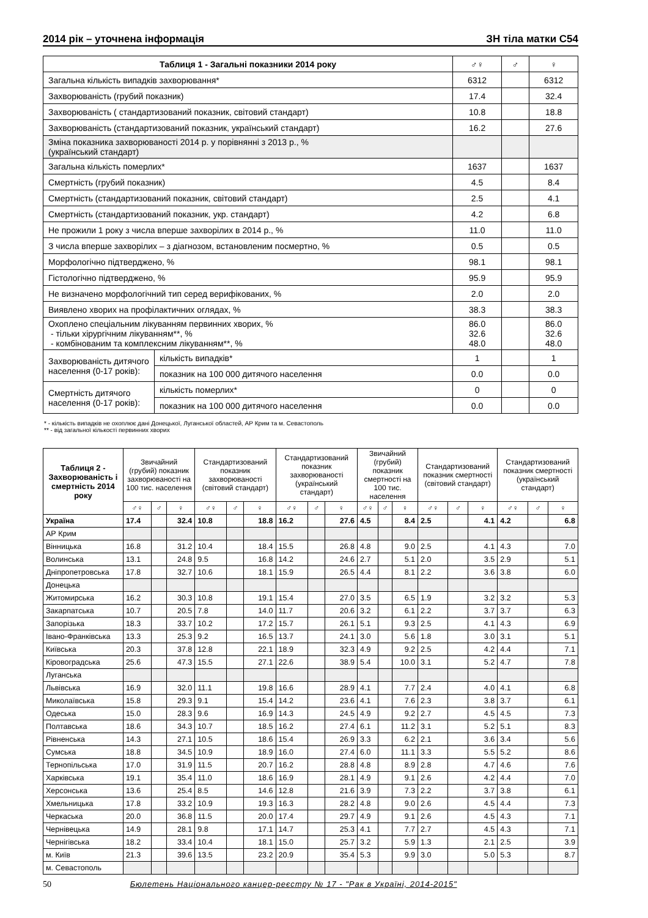2014 рік – уточнена інформація ЗН тіла матки С54
| Таблиця 1 - Загальні показники 2014 року | | ♂♀ | ♂ | ♀ |
| --- | --- | --- | --- | --- |
| Загальна кількість випадків захворювання* | | 6312 | | 6312 |
| Захворюваність (грубий показник) | | 17.4 | | 32.4 |
| Захворюваність ( стандартизований показник, світовий стандарт) | | 10.8 | | 18.8 |
| Захворюваність (стандартизований показник, український стандарт) | | 16.2 | | 27.6 |
| Зміна показника захворюваності 2014 р. у порівнянні з 2013 р., % (український стандарт) | | | | |
| Загальна кількість померлих* | | 1637 | | 1637 |
| Смертність (грубий показник) | | 4.5 | | 8.4 |
| Смертність (стандартизований показник, світовий стандарт) | | 2.5 | | 4.1 |
| Смертність (стандартизований показник, укр. стандарт) | | 4.2 | | 6.8 |
| Не прожили 1 року з числа вперше захворілих в 2014 р., % | | 11.0 | | 11.0 |
| З числа вперше захворілих – з діагнозом, встановленим посмертно, % | | 0.5 | | 0.5 |
| Морфологічно підтверджено, % | | 98.1 | | 98.1 |
| Гістологічно підтверджено, % | | 95.9 | | 95.9 |
| Не визначено морфологічний тип серед верифікованих, % | | 2.0 | | 2.0 |
| Виявлено хворих на профілактичних оглядах, % | | 38.3 | | 38.3 |
| Охоплено спеціальним лікуванням первинних хворих, % - тільки хірургічним лікуванням**, % - комбінованим та комплексним лікуванням**, % | | 86.0 32.6 48.0 | | 86.0 32.6 48.0 |
| Захворюваність дитячого населення (0-17 років): | кількість випадків* | 1 | | 1 |
| | показник на 100 000 дитячого населення | 0.0 | | 0.0 |
| Смертність дитячого населення (0-17 років): | кількість померлих* | 0 | | 0 |
| | показник на 100 000 дитячого населення | 0.0 | | 0.0 |
* - кількість випадків не охоплює дані Донецької, Луганської областей, АР Крим та м. Севастополь
** - від загальної кількості первинних хворих
| Таблиця 2 - Захворюваність і смертність 2014 року | Звичайний (грубий) показник захворюваності на 100 тис. населення | | | Стандартизований показник захворюваності (світовий стандарт) | | | Стандартизований показник захворюваності (український стандарт) | | | Звичайний (грубий) показник смертності на 100 тис. населення | | | Стандартизований показник смертності (світовий стандарт) | | | Стандартизований показник смертності (український стандарт) | | |
| --- | --- | --- | --- | --- | --- | --- | --- | --- | --- | --- | --- | --- | --- | --- | --- | --- | --- | --- |
| | ♂♀ | ♂ | ♀ | ♂♀ | ♂ | ♀ | ♂♀ | ♂ | ♀ | ♂♀ | ♂ | ♀ | ♂♀ | ♂ | ♀ | ♂♀ | ♂ | ♀ |
| Україна | 17.4 | | 32.4 | 10.8 | | 18.8 | 16.2 | | 27.6 | 4.5 | | 8.4 | 2.5 | | 4.1 | 4.2 | | 6.8 |
| АР Крим | | | | | | | | | | | | | | | | | | |
| Вінницька | 16.8 | | 31.2 | 10.4 | | 18.4 | 15.5 | | 26.8 | 4.8 | | 9.0 | 2.5 | | 4.1 | 4.3 | | 7.0 |
| Волинська | 13.1 | | 24.8 | 9.5 | | 16.8 | 14.2 | | 24.6 | 2.7 | | 5.1 | 2.0 | | 3.5 | 2.9 | | 5.1 |
| Дніпропетровська | 17.8 | | 32.7 | 10.6 | | 18.1 | 15.9 | | 26.5 | 4.4 | | 8.1 | 2.2 | | 3.6 | 3.8 | | 6.0 |
| Донецька | | | | | | | | | | | | | | | | | | |
| Житомирська | 16.2 | | 30.3 | 10.8 | | 19.1 | 15.4 | | 27.0 | 3.5 | | 6.5 | 1.9 | | 3.2 | 3.2 | | 5.3 |
| Закарпатська | 10.7 | | 20.5 | 7.8 | | 14.0 | 11.7 | | 20.6 | 3.2 | | 6.1 | 2.2 | | 3.7 | 3.7 | | 6.3 |
| Запорізька | 18.3 | | 33.7 | 10.2 | | 17.2 | 15.7 | | 26.1 | 5.1 | | 9.3 | 2.5 | | 4.1 | 4.3 | | 6.9 |
| Івано-Франківська | 13.3 | | 25.3 | 9.2 | | 16.5 | 13.7 | | 24.1 | 3.0 | | 5.6 | 1.8 | | 3.0 | 3.1 | | 5.1 |
| Київська | 20.3 | | 37.8 | 12.8 | | 22.1 | 18.9 | | 32.3 | 4.9 | | 9.2 | 2.5 | | 4.2 | 4.4 | | 7.1 |
| Кіровоградська | 25.6 | | 47.3 | 15.5 | | 27.1 | 22.6 | | 38.9 | 5.4 | | 10.0 | 3.1 | | 5.2 | 4.7 | | 7.8 |
| Луганська | | | | | | | | | | | | | | | | | | |
| Львівська | 16.9 | | 32.0 | 11.1 | | 19.8 | 16.6 | | 28.9 | 4.1 | | 7.7 | 2.4 | | 4.0 | 4.1 | | 6.8 |
| Миколаївська | 15.8 | | 29.3 | 9.1 | | 15.4 | 14.2 | | 23.6 | 4.1 | | 7.6 | 2.3 | | 3.8 | 3.7 | | 6.1 |
| Одеська | 15.0 | | 28.3 | 9.6 | | 16.9 | 14.3 | | 24.5 | 4.9 | | 9.2 | 2.7 | | 4.5 | 4.5 | | 7.3 |
| Полтавська | 18.6 | | 34.3 | 10.7 | | 18.5 | 16.2 | | 27.4 | 6.1 | | 11.2 | 3.1 | | 5.2 | 5.1 | | 8.3 |
| Рівненська | 14.3 | | 27.1 | 10.5 | | 18.6 | 15.4 | | 26.9 | 3.3 | | 6.2 | 2.1 | | 3.6 | 3.4 | | 5.6 |
| Сумська | 18.8 | | 34.5 | 10.9 | | 18.9 | 16.0 | | 27.4 | 6.0 | | 11.1 | 3.3 | | 5.5 | 5.2 | | 8.6 |
| Тернопільська | 17.0 | | 31.9 | 11.5 | | 20.7 | 16.2 | | 28.8 | 4.8 | | 8.9 | 2.8 | | 4.7 | 4.6 | | 7.6 |
| Харківська | 19.1 | | 35.4 | 11.0 | | 18.6 | 16.9 | | 28.1 | 4.9 | | 9.1 | 2.6 | | 4.2 | 4.4 | | 7.0 |
| Херсонська | 13.6 | | 25.4 | 8.5 | | 14.6 | 12.8 | | 21.6 | 3.9 | | 7.3 | 2.2 | | 3.7 | 3.8 | | 6.1 |
| Хмельницька | 17.8 | | 33.2 | 10.9 | | 19.3 | 16.3 | | 28.2 | 4.8 | | 9.0 | 2.6 | | 4.5 | 4.4 | | 7.3 |
| Черкаська | 20.0 | | 36.8 | 11.5 | | 20.0 | 17.4 | | 29.7 | 4.9 | | 9.1 | 2.6 | | 4.5 | 4.3 | | 7.1 |
| Чернівецька | 14.9 | | 28.1 | 9.8 | | 17.1 | 14.7 | | 25.3 | 4.1 | | 7.7 | 2.7 | | 4.5 | 4.3 | | 7.1 |
| Чернігівська | 18.2 | | 33.4 | 10.4 | | 18.1 | 15.0 | | 25.7 | 3.2 | | 5.9 | 1.3 | | 2.1 | 2.5 | | 3.9 |
| м. Київ | 21.3 | | 39.6 | 13.5 | | 23.2 | 20.9 | | 35.4 | 5.3 | | 9.9 | 3.0 | | 5.0 | 5.3 | | 8.7 |
| м. Севастополь | | | | | | | | | | | | | | | | | | |
50 Бюлетень Національного канцер-реєстру № 17 - "Рак в Україні, 2014-2015"